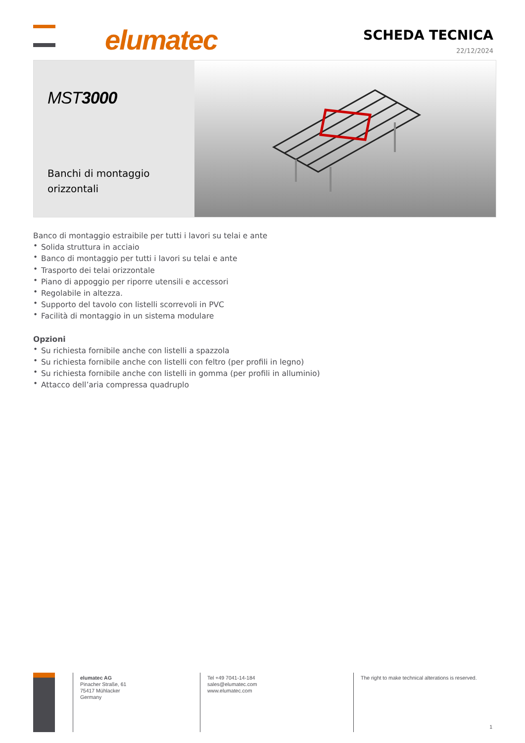elumatec SCHEDA TECNICA
22/12/2024
MST3000
Banchi di montaggio orizzontali
Banco di montaggio estraibile per tutti i lavori su telai e ante
• Solida struttura in acciaio
• Banco di montaggio per tutti i lavori su telai e ante
• Trasporto dei telai orizzontale
• Piano di appoggio per riporre utensili e accessori
• Regolabile in altezza.
• Supporto del tavolo con listelli scorrevoli in PVC
• Facilità di montaggio in un sistema modulare
Opzioni
• Su richiesta fornibile anche con listelli a spazzola
• Su richiesta fornibile anche con listelli con feltro (per profili in legno)
• Su richiesta fornibile anche con listelli in gomma (per profili in alluminio)
• Attacco dell’aria compressa quadruplo
elumatec AG
Pinacher Straße, 61
75417 Mühlacker
Germany
Tel +49 7041-14-184
sales@elumatec.com
www.elumatec.com
The right to make technical alterations is reserved.
1